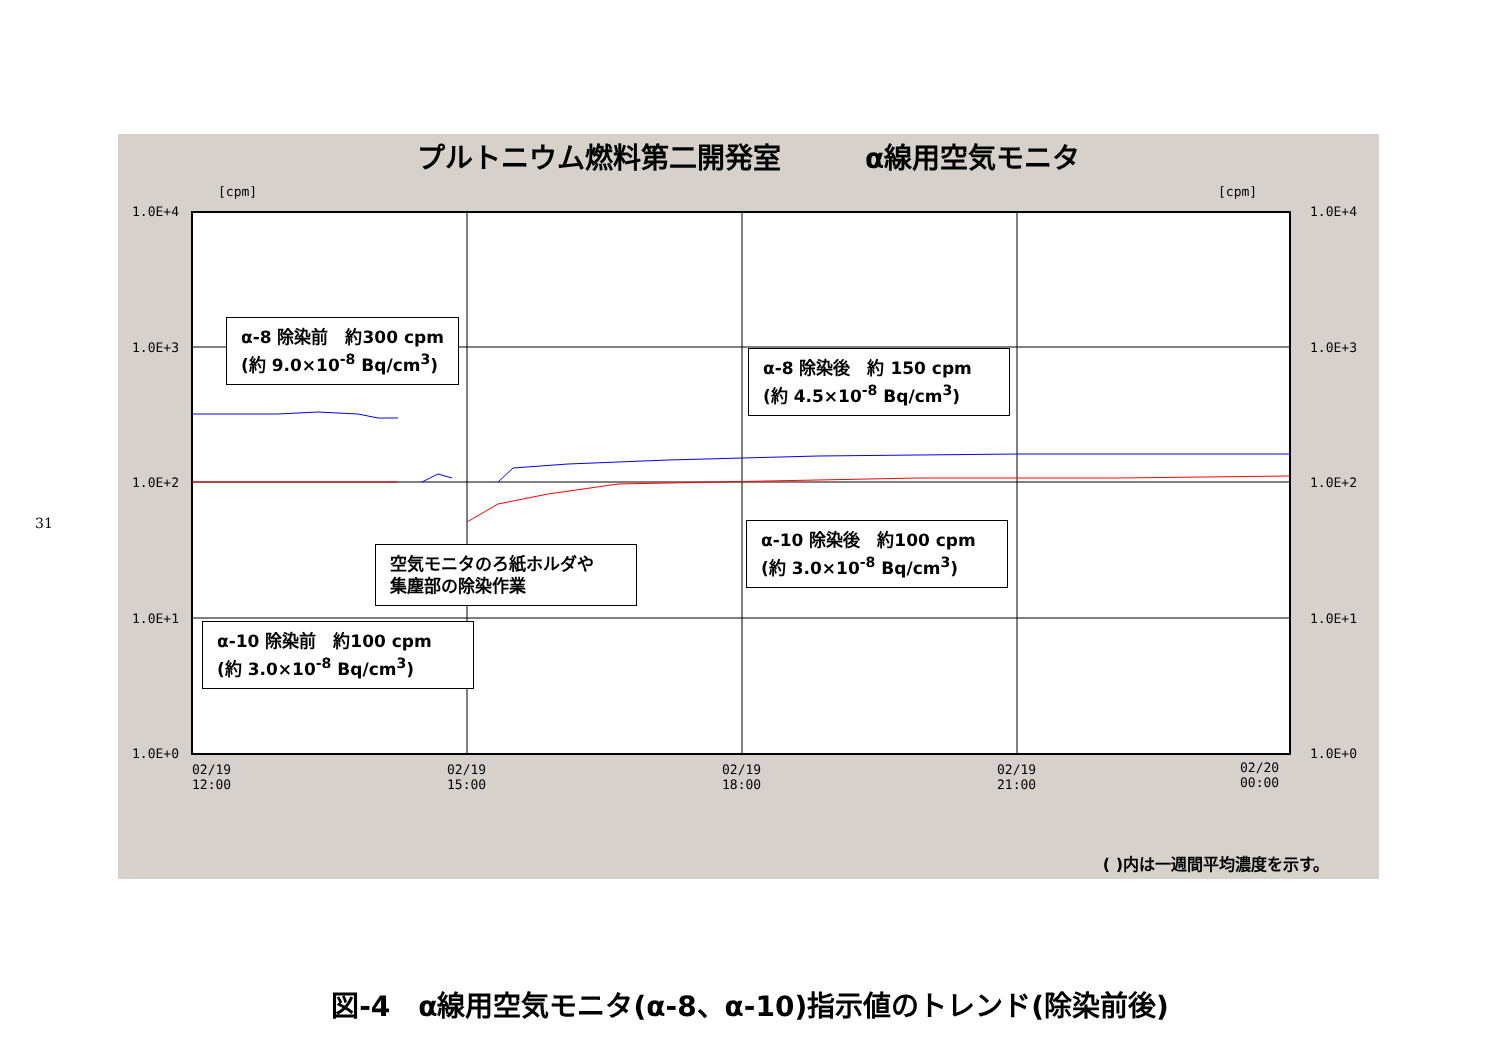31
プルトニウム燃料第二開発室　　　α線用空気モニタ
[cpm] [cpm]
1.0E+4
1.0E+3
1.0E+2
1.0E+1
1.0E+0
1.0E+4
1.0E+3
1.0E+2
1.0E+1
1.0E+0
02/19
12:00
02/19
15:00
02/19
18:00
02/19
21:00
02/20
00:00
α-8 除染前　約300 cpm
(約 9.0×10<sup>-8</sup> Bq/cm<sup>3</sup>)
α-8 除染後　約 150 cpm
(約 4.5×10<sup>-8</sup> Bq/cm<sup>3</sup>)
空気モニタのろ紙ホルダや
集塵部の除染作業
α-10 除染後　約100 cpm
(約 3.0×10<sup>-8</sup> Bq/cm<sup>3</sup>)
α-10 除染前　約100 cpm
(約 3.0×10<sup>-8</sup> Bq/cm<sup>3</sup>)
( )内は一週間平均濃度を示す。
図-4　α線用空気モニタ(α-8、α-10)指示値のトレンド(除染前後)